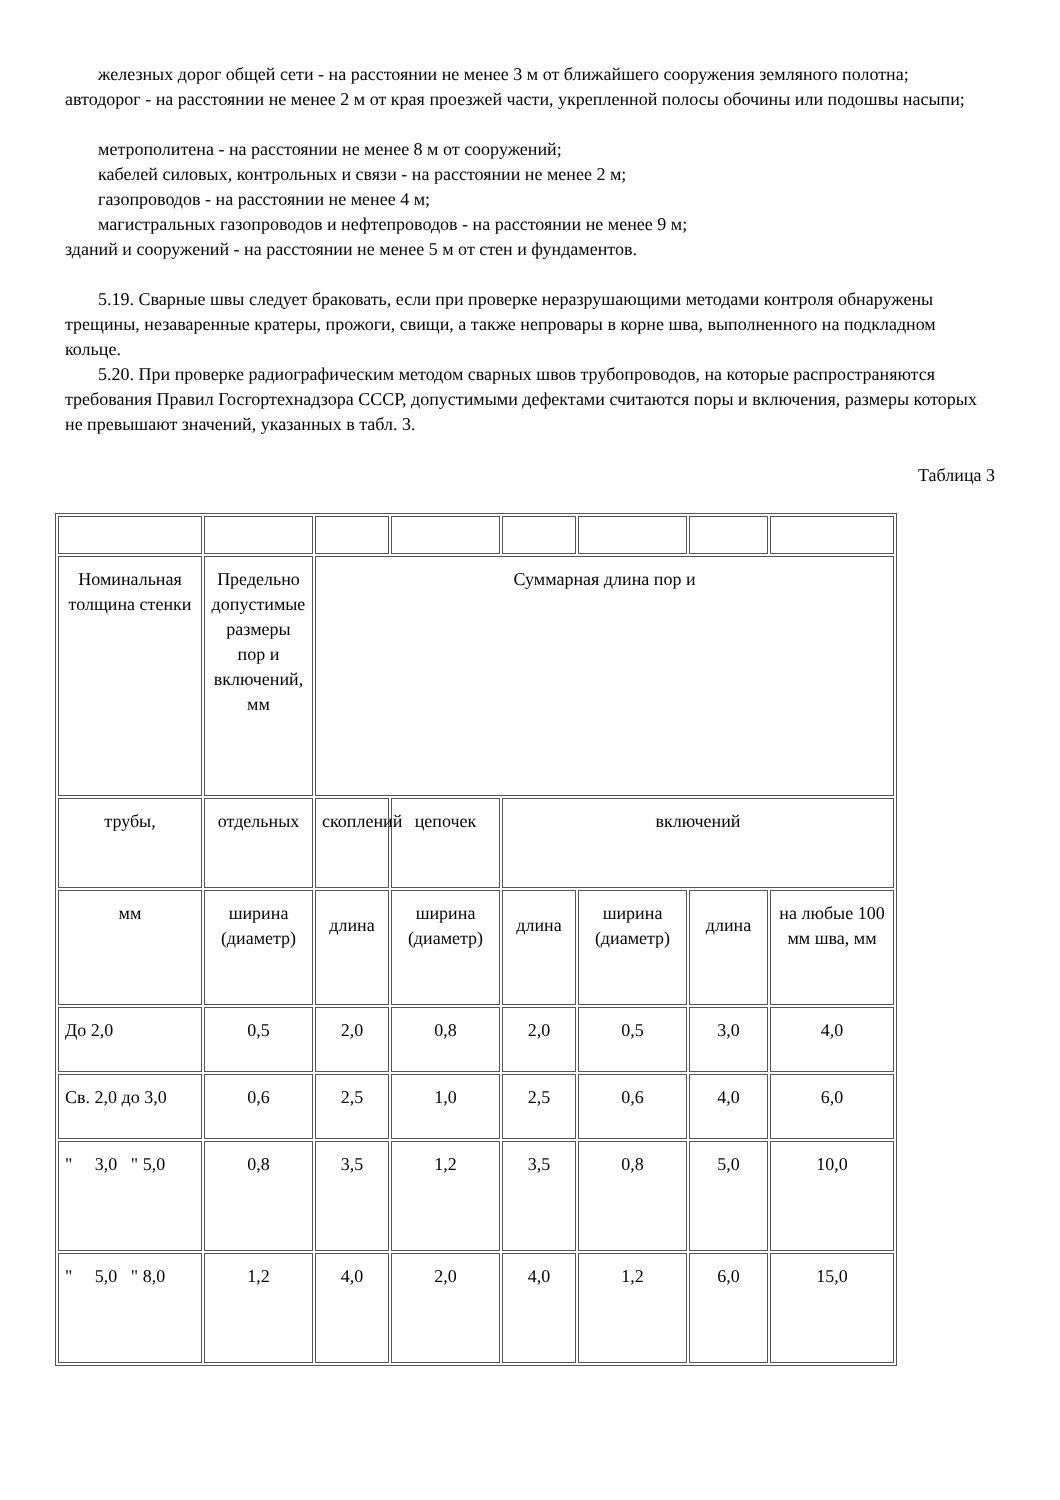железных дорог общей сети - на расстоянии не менее 3 м от ближайшего сооружения земляного полотна;
автодорог - на расстоянии не менее 2 м от края проезжей части, укрепленной полосы обочины или подошвы насыпи;
метрополитена - на расстоянии не менее 8 м от сооружений;
кабелей силовых, контрольных и связи - на расстоянии не менее 2 м;
газопроводов - на расстоянии не менее 4 м;
магистральных газопроводов и нефтепроводов - на расстоянии не менее 9 м;
зданий и сооружений - на расстоянии не менее 5 м от стен и фундаментов.
5.19. Сварные швы следует браковать, если при проверке неразрушающими методами контроля обнаружены трещины, незаваренные кратеры, прожоги, свищи, а также непровары в корне шва, выполненного на подкладном кольце.
5.20. При проверке радиографическим методом сварных швов трубопроводов, на которые распространяются требования Правил Госгортехнадзора СССР, допустимыми дефектами считаются поры и включения, размеры которых не превышают значений, указанных в табл. 3.
Таблица 3
| Номинальная толщина стенки | Предельно допустимые размеры пор и включений, мм | Суммарная длина пор и | | | | | |
| трубы, | отдельных | скоплений | цепочек | включений | | | |
| мм | ширина (диаметр) | длина | ширина (диаметр) | длина | ширина (диаметр) | длина | на любые 100 мм шва, мм |
| До 2,0 | 0,5 | 2,0 | 0,8 | 2,0 | 0,5 | 3,0 | 4,0 |
| Св. 2,0 до 3,0 | 0,6 | 2,5 | 1,0 | 2,5 | 0,6 | 4,0 | 6,0 |
| " 3,0 " 5,0 | 0,8 | 3,5 | 1,2 | 3,5 | 0,8 | 5,0 | 10,0 |
| " 5,0 " 8,0 | 1,2 | 4,0 | 2,0 | 4,0 | 1,2 | 6,0 | 15,0 |